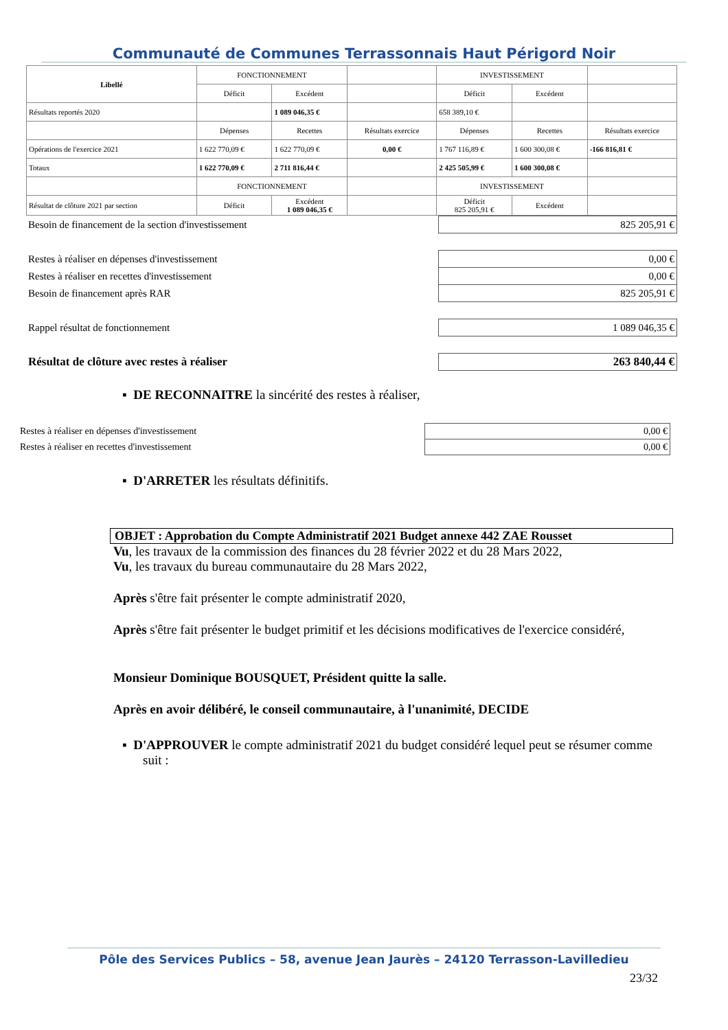Communauté de Communes Terrassonnais Haut Périgord Noir
| Libellé | FONCTIONNEMENT | | | INVESTISSEMENT | | |
| | Déficit | Excédent | | Déficit | Excédent | |
| Résultats reportés 2020 | | 1 089 046,35 € | | 658 389,10 € | | |
| | Dépenses | Recettes | Résultats exercice | Dépenses | Recettes | Résultats exercice |
| Opérations de l'exercice 2021 | 1 622 770,09 € | 1 622 770,09 € | 0,00 € | 1 767 116,89 € | 1 600 300,08 € | -166 816,81 € |
| Totaux | 1 622 770,09 € | 2 711 816,44 € | | 2 425 505,99 € | 1 600 300,08 € | |
| | FONCTIONNEMENT | | | INVESTISSEMENT | | |
| Résultat de clôture 2021 par section | Déficit | Excédent 1 089 046,35 € | | Déficit 825 205,91 € | Excédent | |
| Besoin de financement de la section d'investissement | 825 205,91 € |
| Restes à réaliser en dépenses d'investissement | 0,00 € |
| Restes à réaliser en recettes d'investissement | 0,00 € |
| Besoin de financement après RAR | 825 205,91 € |
| Rappel résultat de fonctionnement | 1 089 046,35 € |
| Résultat de clôture avec restes à réaliser | 263 840,44 € |
▪ DE RECONNAITRE la sincérité des restes à réaliser,
| Restes à réaliser en dépenses d'investissement | 0,00 € |
| Restes à réaliser en recettes d'investissement | 0,00 € |
▪ D'ARRETER les résultats définitifs.
OBJET : Approbation du Compte Administratif 2021 Budget annexe 442 ZAE Rousset
Vu, les travaux de la commission des finances du 28 février 2022 et du 28 Mars 2022,
Vu, les travaux du bureau communautaire du 28 Mars 2022,
Après s'être fait présenter le compte administratif 2020,
Après s'être fait présenter le budget primitif et les décisions modificatives de l'exercice considéré,
Monsieur Dominique BOUSQUET, Président quitte la salle.
Après en avoir délibéré, le conseil communautaire, à l'unanimité, DECIDE
▪ D'APPROUVER le compte administratif 2021 du budget considéré lequel peut se résumer comme suit :
Pôle des Services Publics – 58, avenue Jean Jaurès – 24120 Terrasson-Lavilledieu
23/32